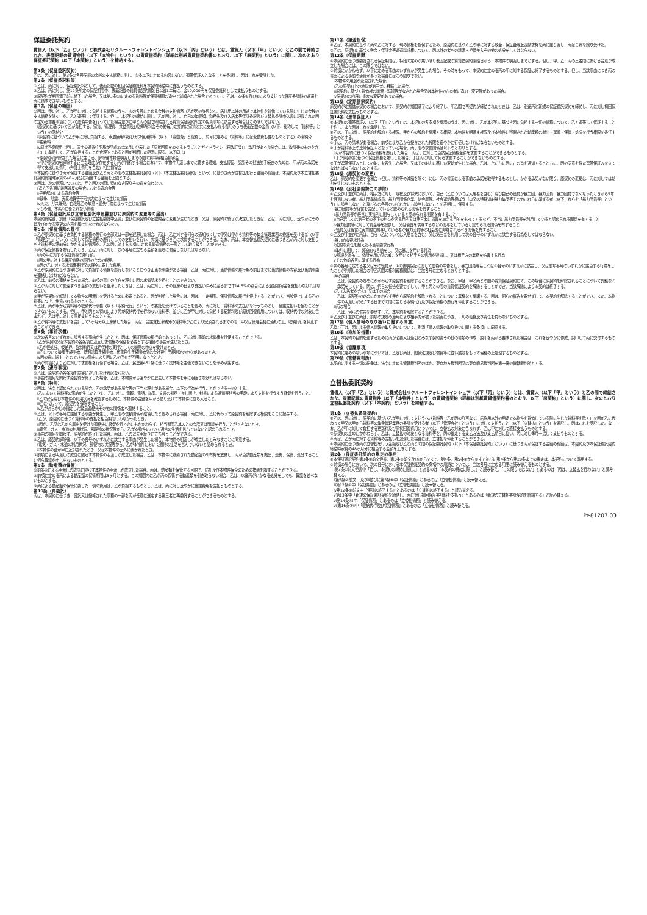保証委託契約
賃借人（以下「乙」という）と株式会社リクルートフォレントインシュア（以下「丙」という）とは、賃貸人（以下「甲」という）と乙の間で締結された、表面記載の賃貸物件（以下「本物件」という）の賃貸借契約（詳細は別紙賃貸借契約書のとおり、以下「原契約」という）に関し、次のとおり保証委託契約（以下「本契約」という）を締結する。
第1条（保証委託契約）
乙は、丙に対し、第3条①各号記載の金銭の支払債務に関し、次条以下に定める内容に従い、連帯保証人となることを委託し、丙はこれを受託した。
第2条（保証委託料等）
①乙は、丙に対し、保証委託料として、表面記載の初回保証委託料を本契約締結時に支払うものとする。
②乙は、丙に対し、第12条所定の保証期間中、表面記載の賃貸借契約開始日以後1年毎に、金10,000円を保証委託料として支払うものとする。
③原契約が期間満了前に終了した場合、又は第3条①ⅰに定める賃料等が保証期間の途中で減額された場合であっても、乙は、本条①及び②により支払った保証委託料の返還を丙に請求できないものとする。
第3条（保証の範囲）
①丙は、甲に対し、乙が甲に対して負担する債務のうち、次の各号に定める金銭の支払債務（乙が丙の許可なく、居住用以外の用途で本物件を賃借している際に生じた金銭の支払債務を除く）を、乙と連帯して保証する。但し、本契約の締結に際し、乙が丙に対し、自己の年収額、勤務先及び入居者等保証委託及び立替払委託申込書に記載された丙の定める重要事項について虚偽申告を行っていた場合並びに甲と丙の間で締結される賃貸保証契約所定の免責事項に該当する場合はこの限りではない。
ⅰ原契約に基づいて乙が負担する、家賃、管理費、共益費及び駐車場料金その他毎月定期的に家賃と共に支払われる費用のうち表面記載の金員（以下、総称して「賃料等」という）の滞納分
ⅱ原契約に基づいて乙が甲に対し負担する、水道使用料及びガス使用料等（以下、「変動費」と総称し、前号に定める「賃料等」には変動費も含むものとする）の滞納分
ⅲ更新料
ⅳ原状回復費用（但し、国土交通省住宅局が平成23年8月に公表した「原状回復をめぐるトラブルとガイドライン（再改訂版）」（改訂があった場合には、改訂後のものを含む）に準拠して、乙が負担することが合理的であると丙が判断した範囲に限る。以下同じ）
ⅴ原契約が解除された場合に生じる、解除後本物件明渡しまでの間の賃料等相当損害金
ⅵ甲が原契約を解除する正当な理由が存在すると丙が判断する場合において、本物件明渡しまでに要する通知、支払督促、訴訟その他法的手続きのために、甲が丙の承諾を得て支出した費用（弁護士費用を含む）相当損害金
②本契約に基づき丙が保証する金額及び乙と丙との間の立替払委託契約（以下「本立替払委託契約」という）に基づき丙が立替払を行う金額の総額は、本契約及び本立替払委託契約締結時家賃の48ヶ月分に相当する金額を上限とする。
③丙は、次の債務については、甲と丙との間に特約なき限りその責を負わない。
ⅰ退去予告通知義務違反の場合における違約金等
ⅱ早期解約による違約金等
ⅲ戦争、地震、天変地異等不可抗力によって生じた損害
ⅳ火災、ガス爆発、自殺等乙の故意・過失行為によって生じた損害
ⅴその他、本条①に含まれない債務
第4条（保証委託及び立替払委託申込書並びに原契約の変更等の届出）
本契約締結後、別紙「保証委託及び立替払委託申込書」並びに原契約の記載内容に変更が生じたとき、又は、原契約の終了が決定したときは、乙は、丙に対し、速やかにその旨及びかかる変更の内容を届け出なければならない。
第5条（保証債務の履行）
①乙が原契約に基づき負担する債務の履行の全部又は一部を遅滞した場合、丙は、乙に対する何らの通知なくして甲又は甲から賃料等の集金管理業務の委託を受ける者（以下「管理会社」という）に対して保証債務の履行としての支払いを行い、次項に基づき乙に求償することができる。なお、丙は、本立替払委託契約に基づき乙が丙に対し支払うべき賃料等の滞納分にかかる支払債務を、乙の丙に対する次項ⅰに定める償還債務の一部として取り扱うことができる。
②丙が保証債務を履行したとき、乙は、丙に対し、次の各号に定める金額を直ちに償還しなければならない。
ⅰ丙の甲に対する保証債務の履行額。
ⅱ丙の甲に対する保証債務の履行のための費用。
ⅲ丙の乙に対する求償権実行又は保全に要した費用。
③乙が原契約に基づき甲に対して負担する債務を履行しないことにつき正当な事由がある場合、乙は、丙に対し、当該債務の履行期の前日までに当該債務の内容及び当該事由を連絡しなければならない。
④乙は、前項の連絡を怠った場合、前項の事由の存在を理由に丙の求償請求を拒むことはできない。
⑤乙が丙に対して償還すべき金額の支払いを遅滞したときは、乙は、丙に対し、その遅滞の日より支払い済みに至るまで年14.6%の割合による遅延損害金を支払わなければならない。
⑥甲が原契約を解除して本物件の明渡しを受けるために必要であると、丙が判断した場合には、丙は、一定期間、保証債務の履行を停止することができ、当該停止による乙の損害につき、免責されるものとする。
⑦乙は、丙が甲から賃料等の収納代行事務（以下「収納代行」という）の委託を受けていることを認め、丙に対し、賃料等の支払いを行うものとし、当該支払いを拒むことができないものとする。但し、甲と丙との特約により丙が収納代行を行わない賃料等、並びに乙が甲に対して負担する更新料及び原状回復費用については、収納代行の対象に含まれず、乙は甲に対して直接支払うものとする。
⑧乙が賃料等の支払いを合計して3ヶ月分以上滞納した場合、丙は、当該支払滞納分の賃料等が乙により完済されるまでの間、甲又は管理会社に通知の上、収納代行を停止することができる。
第6条（事前求償）
①次の各号のいずれかに該当する事由が生じたとき、丙は、保証債務の履行前であっても、乙に対し事前の求償権を行使することができる。
ⅰ乙が原契約又は本契約の各条項に違反し求償権の保全を必要とする相当の事由が生じたとき。
ⅱ乙が仮処分、仮差押、強制執行又は担保権の実行としての競売の申立を受けたとき。
ⅲ乙について破産手続開始、特別清算手続開始、民事再生手続開始又は会社更生手続開始の申立があったとき。
ⅳ丙の責に帰すことのできない事由により丙に乙の所在が不明になったとき。
②丙が前項により乙に対して求償権を行使する場合、乙は、民法第461条に基づく抗弁権を主張できないことを予め承諾する。
第7条（遵守事項）
①乙は、原契約の各条項を誠実に遵守しなければならない。
②事由の如何を問わず原契約が終了した場合、乙は、本物件から速やかに退去して本物件を甲に明渡さなければならない。
第8条（特則）
①丙は、法令上認められている場合、乙の承諾がある場合等の正当な理由がある場合、以下の行為を行うことができるものとする。
ⅰ乙において賃料等の滞納が生じたときに、乙に対し、電報、電話、訪問、文書の掲示・差し置き、封書による通知等相当の手段により支払を行うよう督促を行うこと。
ⅱ乙の安否及び本物件の利用状況を確認するために、本物件の合鍵を甲から借り受けて本物件に立ち入ること。
ⅲ乙に代わって、原契約を解除すること。
ⅳ乙があらかじめ指定した緊急連絡先その他の関係者へ連絡すること。
②乙は、以下の各号に該当する事由が発生し、甲乙間の信頼関係が破壊したと認められる場合、丙に対し、乙に代わって原契約を解除する権限をここに授与する。
ⅰ乙が、原契約に基づく賃料等の支払を相当期間行わなかったとき。
ⅱ丙が、乙又は乙から届出を受けた連絡先に督促を行ったにもかかわらず、相当期間乙本人との会話又は面談を行うことができないとき。
ⅲ電気・ガス・水道の利用状況、郵便物の状況等から、乙が本物件において通常の生活を営んでいないと認められるとき。
③事由の如何を問わず、原契約が終了した場合、丙は、乙の退去手続きに立ち会うことができる。
④乙は、原契約解除後、以下の各号のいずれかに該当する事由が発生した場合、本物件の明渡しが成立したとみなすことに同意する。
ⅰ電気・ガス・水道の利用状況、郵便物の状況等から、乙が本物件において通常の生活を営んでいないと認められるとき。
ⅱ本物件の鍵が甲に返却されたとき、又は本物件の室外に置かれたとき。
⑤前項による明渡しの成立に限らず本物件の明渡しが成立した場合、乙は、本物件に残置された動産類の所有権を放棄し、丙が当該動産類を搬出、運搬、保管、処分することに何ら異議を申し出ないものとする。
第9条（動産類の保管）
①前条④による明渡しの成立に限らず本物件の明渡しが成立した場合、丙は、動産類を保管する目的で、防犯及び本物件保全のための措置を講ずることができる。
②前項に定める丙による動産類の保管期間は3ヶ月とする。この期間内に乙が丙の保管する動産類を引き取らない場合、乙は、以後丙がいかなる処分をしても、異議を述べないものとする。
③丙による動産類の保管に要した一切の費用は、乙が負担するものとし、乙は、丙に対し速やかに当該費用を支払うものとする。
第10条（再委託）
丙は、本契約に基づき、受託又は授権された事務の一部を丙が任意に選定する第三者に再委託することができるものとする。
第11条（譲渡担保）
①乙は、本契約に基づく丙の乙に対する一切の債権を担保するため、原契約に基づく乙の甲に対する敷金・保証金等返還請求権を丙に譲り渡し、丙はこれを譲り受けた。
②乙は、原契約に基づく敷金・保証金等返還請求権について、丙以外の者への譲渡・担保差入その他の処分をしてはならない。
第12条（保証期間）
①本契約に基づき委託される保証期間は、特段の定めが無い限り表面記載の賃貸借契約開始日から、本物件の明渡しまでとする。但し、甲、乙、丙の三者間における合意が成立した場合には、この限りではない。
②前項にかかわらず、以下に定める事由のいずれかが発生した場合、その時をもって、本契約に定める丙の甲に対する保証は終了するものとする。但し、当該事由につき丙の書面による事前の承諾があった場合にはこの限りでない。
ⅰ本物件の用途が変更された場合。
ⅱ乙の原契約上の地位が第三者に移転した場合。
ⅲ原契約に基づく賃借権の譲渡・転貸等がなされた場合又は本物件の占有者に追加・変更等があった場合。
ⅳ原契約の内容に重大な変更があった場合。
第13条（定期借家契約）
原契約が定期借家契約の場合において、原契約が期間満了により終了し、甲乙間で再契約が締結されたときは、乙は、別途丙と新規の保証委託契約を締結し、丙に対し初回保証委託料を支払うものとする。
第14条（連帯保証人）
①本契約の連帯保証人（以下「丁」という）は、本契約の各条項を承認のうえ、丙に対し、乙が本契約に基づき丙に負担する一切の債務について、乙と連帯して保証することを約し、また丙はこれを承諾した。
②乙は、丁に対し、原契約を解約する権限、甲からの解約を承諾する権限、本物件を明渡す権限及び本物件に残置された動産類の搬出・運搬・保管・処分を行う権限を委任するものとする。
③丁は、丙の請求がある場合、前項により乙から授与された権限を速やかに行使しなければならないものとする。
④丁が賃料等上の連帯保証人となっている場合、丙丁間の求償関係は以下のとおりとする。
ⅰ丙が本契約に基づく保証債務を履行した場合、丙は丁に対して当該保証債務全額を求償することができるものとする。
ⅱ丁が原契約に基づく保証債務を履行した場合、丁は丙に対して何ら求償することができないものとする。
⑤丁が連帯保証人としての能力を喪失した場合、又はその能力に著しい変動が生じた場合、乙は、ただちに丙にこの旨を通知するとともに、丙の同意を得た連帯保証人を立てなければならないものとする。
第15条（原契約の変更）
乙は、原契約を変更する場合（但し、賃料等の減額を除く）には、丙の書面による事前の承諾を取得するものとし、かかる承諾がない限り、原契約の変更は、丙に対しては効力を生じないものとする。
第16条（反社会的勢力の排除）
①乙及び丁並びに丙は、相手方に対し、現在及び将来において、自己（乙については入居者を含む）及び自己の役員が暴力団、暴力団員、暴力団員でなくなったときから5年を経過しない者、暴力団準構成員、暴力団関係企業、総会屋等、社会運動等標ぼうゴロ又は特殊知能暴力集団等その他これらに準ずる者（以下これらを「暴力団員等」という）に該当しないこと及び次の各号のいずれかにも該当しないことを表明し、保証する。
ⅰ暴力団員等が経営を支配していると認められる関係を有すること
ⅱ暴力団員等が経営に実質的に関与していると認められる関係を有すること
ⅲ自己若しくは第三者の不正の利益を図る目的又は第三者に損害を加える目的をもってするなど、不当に暴力団員等を利用していると認められる関係を有すること
ⅳ暴力団員等に対して資金等を提供し、又は便宜を供与するなどの関与をしていると認められる関係を有すること
ⅴ役員又は経営に実質的に関与している者が暴力団員等と社会的に非難されるべき関係を有すること
②乙及び丁並びに丙は、自ら（乙については入居者を含む）又は第三者を利用して次の各号のいずれかに該当する行為をしてはならない。
ⅰ暴力的な要求行為
ⅱ法的な責任を超えた不当な要求行為
ⅲ取引に関して、脅迫的な言動をし、又は暴力を用いる行為
ⅳ風説を流布し、偽計を用い又は威力を用いて相手方の信用を毀損し、又は相手方の業務を妨害する行為
ⅴその他前各号に準ずる行為
③次の各号に定める者又はその役員が、①の表明保証に関して虚偽の申告をし、暴力団員等若しくは①各号のいずれかに該当し、又は前項各号のいずれかに該当する行為をしたことが判明した場合の甲乙丙間の権利義務関係は、当該各号に定めるとおりとする。
ⅰ甲の場合
乙は、原契約の定めにかかわらず原契約を解除することができる。なお、甲は、甲と丙との間の賃貸保証契約にて、この場合に原契約を解除されることについて異議なく承諾をしている。丙は、何らの催告を要せずして、甲と丙との間の賃貸保証契約を解除することができ、当該解除により本契約は終了する。
ⅱ乙（入居者を含む）又は丁の場合
乙は、原契約の定めにかかわらず甲から原契約を解除されることについて異議なく承諾する。丙は、何らの催告を要せずして、本契約を解除することができ、また、本物件の明渡しが完了する日までの間に生じる収納代行及び保証債務の履行を停止することができる。
ⅲ丙の場合
乙は、何らの催告を要せずして、本契約を解除することができる。
④乙及び丁並びに丙は、前項の規定の適用により相手方が被った損害につき、一切の義務及び責任を負わないものとする。
第17条（個人情報の取り扱いに関する同意）
乙及び丁は、丙による個人情報の取り扱いについて、別添「個人情報の取り扱いに関する条項」に同意する。
第18条（追加的措置）
乙は、本契約の目的を達するために丙が必要又は適切とみなす契約書その他の書類の作成、調印を丙から要求された場合は、これを速やかに作成、調印して丙に交付するものとする。
第19条（協議事項）
本契約に定めのない事項については、乙及び丙は、関係法規及び慣習等に従い誠意をもって協議の上処理するものとする。
第20条（管轄裁判所）
本契約に関する一切の紛争は、法令に定める管轄裁判所のほか、東京地方裁判所又は東京簡易裁判所を第一審の管轄裁判所とする。
立替払委託契約
賃借人（以下「乙」という）と株式会社リクルートフォレントインシュア（以下「丙」という）とは、賃貸人（以下「甲」という）と乙の間で締結された、表面記載の賃貸物件（以下「本物件」という）の賃貸借契約（詳細は別紙賃貸借契約書のとおり、以下「原契約」という）に関し、次のとおり立替払委託契約（以下「本契約」という）を締結する。
第1条（立替払委託契約）
①乙は、丙に対し、原契約に基づき乙が甲に対して支払うべき賃料等（乙が丙の許可なく、居住用以外の用途で本物件を賃借している際に生じた賃料等を除く）を丙が乙に代わって甲又は甲から賃料等の集金管理業務の委託を受ける者（以下「管理会社」という）に対して支払うこと（以下「立替払」という）を委託し、丙はこれを受託した。なお、乙が甲に対して負担する更新料及び原状回復費用については、立替払の対象に含まれず、乙は甲に対して直接支払うものとする。
②原契約の定めにかかわらず、乙は、立替払の対象となる賃料等を、丙の指定する支払方法及び支払期日に従い、丙に対し毎月一括して支払うものとする。
③丙は、乙が丙に対する賃料等の支払いを遅滞した場合には、立替払を停止することができる。
④本契約に基づき丙が立替払を行う金額及び乙と丙との間の保証委託契約（以下「本保証委託契約」という）に基づき丙が保証する金額の総額は、本契約及び本保証委託契約締結時家賃の48ヶ月分に相当する金額を上限とする。
第2条（保証委託契約の規定の準用）
①本保証委託契約第3条①前文但書、第3条③前文及びⅰからⅳまで、第4条、第5条②から⑥まで並びに第7条から第20条までの規定は、本契約について準用する。
②前項の場合において、次の各号における本保証委託契約の条項中の用語については、当該各号に定める用語に読み替えるものとする。
ⅰ第3条①前文但書中「但し、本契約の締結に際し、」とあるのは「本契約の締結に際し、」と読み替え、「この限りではない」とあるのは「丙は、立替払を行わない」と読み替える。
ⅱ第5条②前文、ⅰ及びⅱ並びに第5条⑥中「保証債務」とあるのは「立替払債務」と読み替える。
ⅲ第12条①中「保証期間」とあるのは「立替払期間」と読み替える。
ⅳ第12条②前文中「保証は終了する」とあるのは「立替払は終了する」と読み替える。
ⅴ第13条中「新規の保証委託契約を締結し、丙に対し初回保証委託料を支払う」とあるのは「新規の立替払委託契約を締結する」と読み替える。
ⅵ第14条④ⅰ中「保証債務」とあるのは「立替払債務」と読み替える。
ⅶ第16条③ⅱ中「収納代行及び保証債務」とあるのは「立替払債務」と読み替える。
Pr-81207.03